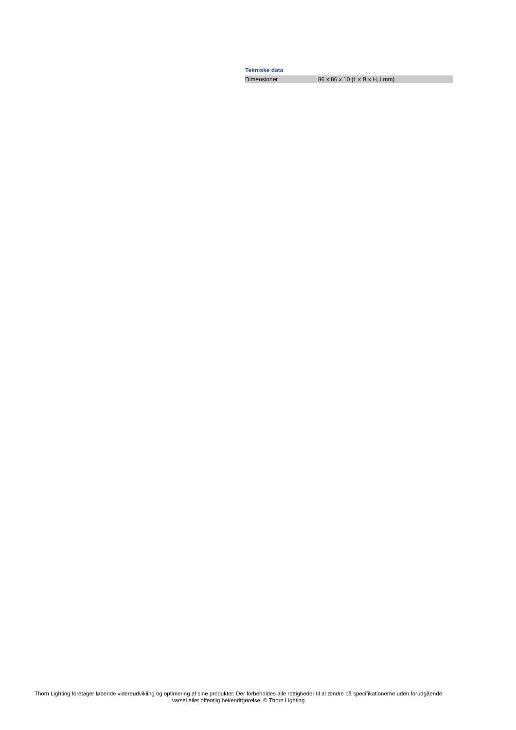Tekniske data
| Dimensioner | 86 x 86 x 10 (L x B x H, i mm) |
Thorn Lighting foretager løbende videreudvikling og optimering af sine produkter. Der forbeholdes alle rettigheder til at ændre på specifikationerne uden forudgående varsel eller offentlig bekendtgørelse. © Thorn Lighting